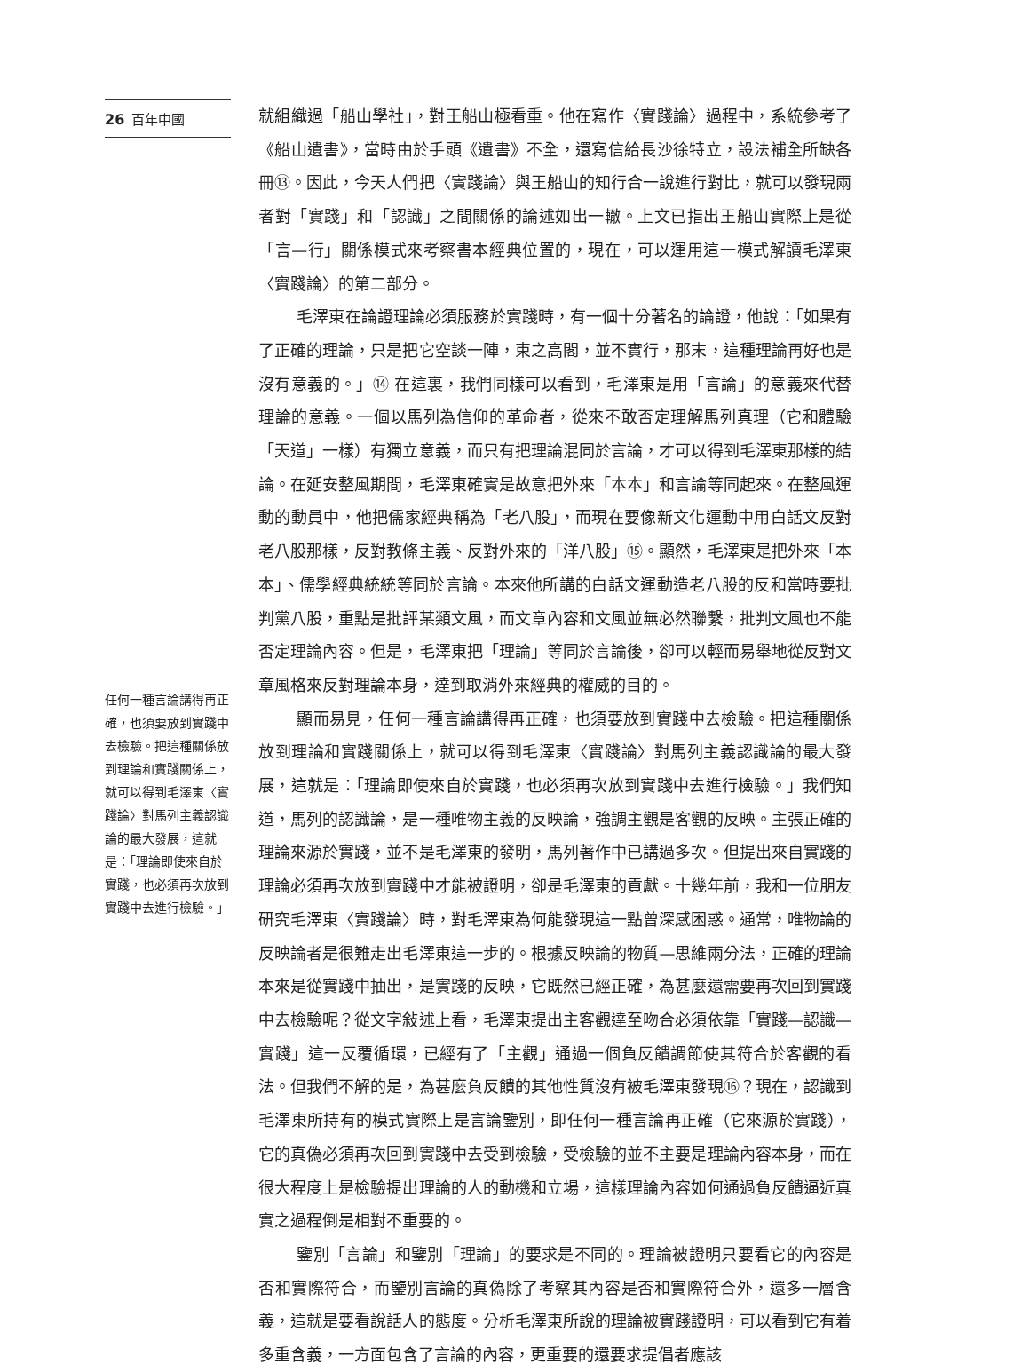26 百年中國
任何一種言論講得再正確，也須要放到實踐中去檢驗。把這種關係放到理論和實踐關係上，就可以得到毛澤東〈實踐論〉對馬列主義認識論的最大發展，這就是：「理論即使來自於實踐，也必須再次放到實踐中去進行檢驗。」
就組織過「船山學社」，對王船山極看重。他在寫作〈實踐論〉過程中，系統參考了《船山遺書》，當時由於手頭《遺書》不全，還寫信給長沙徐特立，設法補全所缺各冊⑬。因此，今天人們把〈實踐論〉與王船山的知行合一說進行對比，就可以發現兩者對「實踐」和「認識」之間關係的論述如出一轍。上文已指出王船山實際上是從「言—行」關係模式來考察書本經典位置的，現在，可以運用這一模式解讀毛澤東〈實踐論〉的第二部分。
毛澤東在論證理論必須服務於實踐時，有一個十分著名的論證，他說：「如果有了正確的理論，只是把它空談一陣，束之高閣，並不實行，那末，這種理論再好也是沒有意義的。」⑭ 在這裏，我們同樣可以看到，毛澤東是用「言論」的意義來代替理論的意義。一個以馬列為信仰的革命者，從來不敢否定理解馬列真理（它和體驗「天道」一樣）有獨立意義，而只有把理論混同於言論，才可以得到毛澤東那樣的結論。在延安整風期間，毛澤東確實是故意把外來「本本」和言論等同起來。在整風運動的動員中，他把儒家經典稱為「老八股」，而現在要像新文化運動中用白話文反對老八股那樣，反對教條主義、反對外來的「洋八股」⑮。顯然，毛澤東是把外來「本本」、儒學經典統統等同於言論。本來他所講的白話文運動造老八股的反和當時要批判黨八股，重點是批評某類文風，而文章內容和文風並無必然聯繫，批判文風也不能否定理論內容。但是，毛澤東把「理論」等同於言論後，卻可以輕而易舉地從反對文章風格來反對理論本身，達到取消外來經典的權威的目的。
顯而易見，任何一種言論講得再正確，也須要放到實踐中去檢驗。把這種關係放到理論和實踐關係上，就可以得到毛澤東〈實踐論〉對馬列主義認識論的最大發展，這就是：「理論即使來自於實踐，也必須再次放到實踐中去進行檢驗。」我們知道，馬列的認識論，是一種唯物主義的反映論，強調主觀是客觀的反映。主張正確的理論來源於實踐，並不是毛澤東的發明，馬列著作中已講過多次。但提出來自實踐的理論必須再次放到實踐中才能被證明，卻是毛澤東的貢獻。十幾年前，我和一位朋友研究毛澤東〈實踐論〉時，對毛澤東為何能發現這一點曾深感困惑。通常，唯物論的反映論者是很難走出毛澤東這一步的。根據反映論的物質—思維兩分法，正確的理論本來是從實踐中抽出，是實踐的反映，它既然已經正確，為甚麼還需要再次回到實踐中去檢驗呢？從文字敍述上看，毛澤東提出主客觀達至吻合必須依靠「實踐—認識—實踐」這一反覆循環，已經有了「主觀」通過一個負反饋調節使其符合於客觀的看法。但我們不解的是，為甚麼負反饋的其他性質沒有被毛澤東發現⑯？現在，認識到毛澤東所持有的模式實際上是言論鑒別，即任何一種言論再正確（它來源於實踐），它的真偽必須再次回到實踐中去受到檢驗，受檢驗的並不主要是理論內容本身，而在很大程度上是檢驗提出理論的人的動機和立場，這樣理論內容如何通過負反饋逼近真實之過程倒是相對不重要的。
鑒別「言論」和鑒別「理論」的要求是不同的。理論被證明只要看它的內容是否和實際符合，而鑒別言論的真偽除了考察其內容是否和實際符合外，還多一層含義，這就是要看說話人的態度。分析毛澤東所說的理論被實踐證明，可以看到它有着多重含義，一方面包含了言論的內容，更重要的還要求提倡者應該